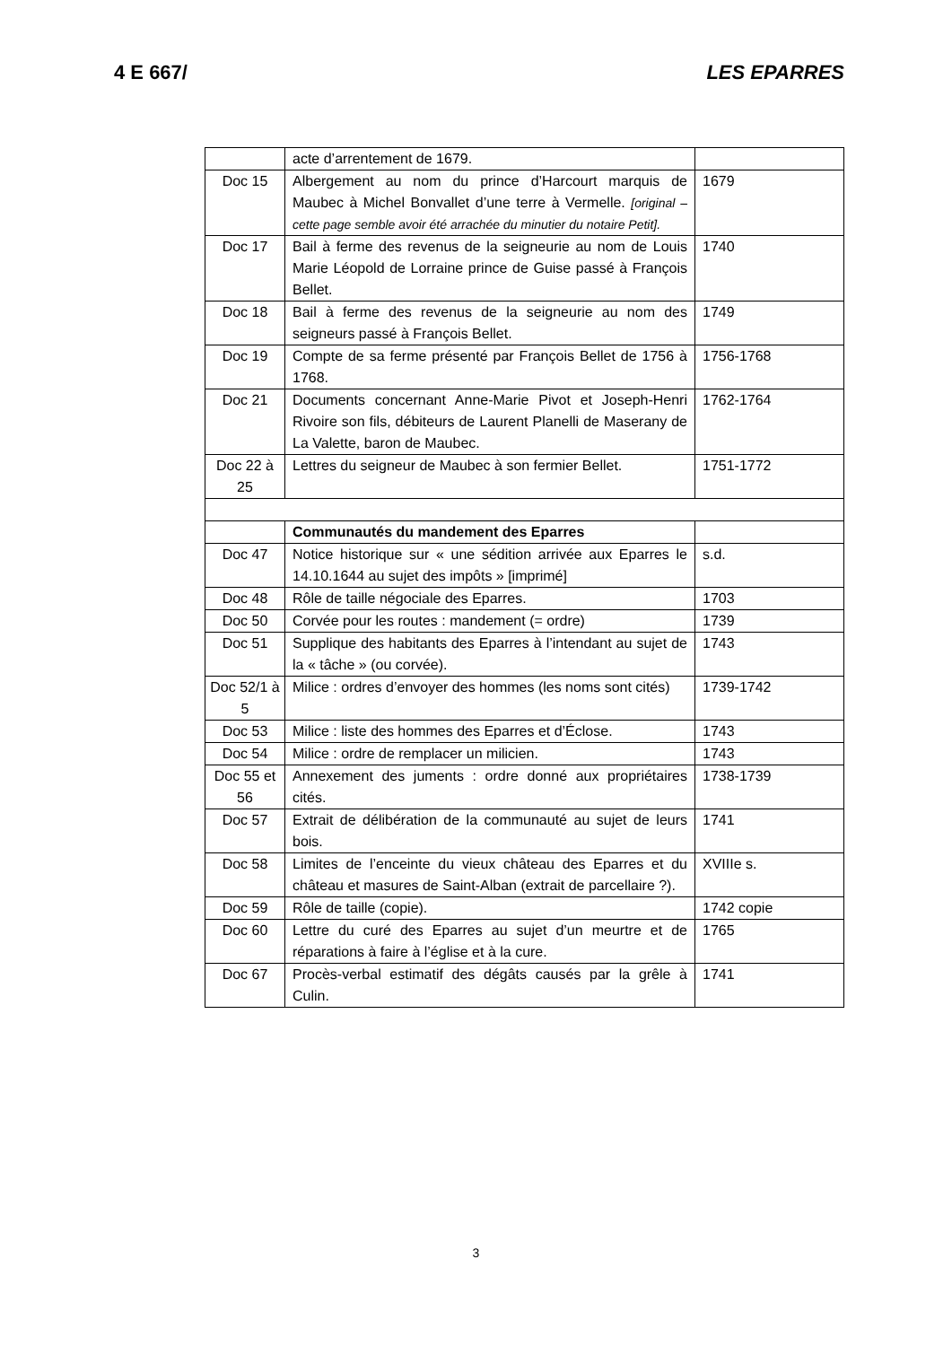4 E 667/ LES EPARRES
| | acte d’arrentement de 1679. | |
| Doc 15 | Albergement au nom du prince d’Harcourt marquis de Maubec à Michel Bonvallet d’une terre à Vermelle. [original – cette page semble avoir été arrachée du minutier du notaire Petit]. | 1679 |
| Doc 17 | Bail à ferme des revenus de la seigneurie au nom de Louis Marie Léopold de Lorraine prince de Guise passé à François Bellet. | 1740 |
| Doc 18 | Bail à ferme des revenus de la seigneurie au nom des seigneurs passé à François Bellet. | 1749 |
| Doc 19 | Compte de sa ferme présenté par François Bellet de 1756 à 1768. | 1756-1768 |
| Doc 21 | Documents concernant Anne-Marie Pivot et Joseph-Henri Rivoire son fils, débiteurs de Laurent Planelli de Maserany de La Valette, baron de Maubec. | 1762-1764 |
| Doc 22 à 25 | Lettres du seigneur de Maubec à son fermier Bellet. | 1751-1772 |
| | Communautés du mandement des Eparres | |
| Doc 47 | Notice historique sur « une sédition arrivée aux Eparres le 14.10.1644 au sujet des impôts » [imprimé] | s.d. |
| Doc 48 | Rôle de taille négociale des Eparres. | 1703 |
| Doc 50 | Corvée pour les routes : mandement (= ordre) | 1739 |
| Doc 51 | Supplique des habitants des Eparres à l’intendant au sujet de la « tâche » (ou corvée). | 1743 |
| Doc 52/1 à 5 | Milice : ordres d’envoyer des hommes (les noms sont cités) | 1739-1742 |
| Doc 53 | Milice : liste des hommes des Eparres et d’Éclose. | 1743 |
| Doc 54 | Milice : ordre de remplacer un milicien. | 1743 |
| Doc 55 et 56 | Annexement des juments : ordre donné aux propriétaires cités. | 1738-1739 |
| Doc 57 | Extrait de délibération de la communauté au sujet de leurs bois. | 1741 |
| Doc 58 | Limites de l’enceinte du vieux château des Eparres et du château et masures de Saint-Alban (extrait de parcellaire ?). | XVIIIe s. |
| Doc 59 | Rôle de taille (copie). | 1742 copie |
| Doc 60 | Lettre du curé des Eparres au sujet d’un meurtre et de réparations à faire à l’église et à la cure. | 1765 |
| Doc 67 | Procès-verbal estimatif des dégâts causés par la grêle à Culin. | 1741 |
3